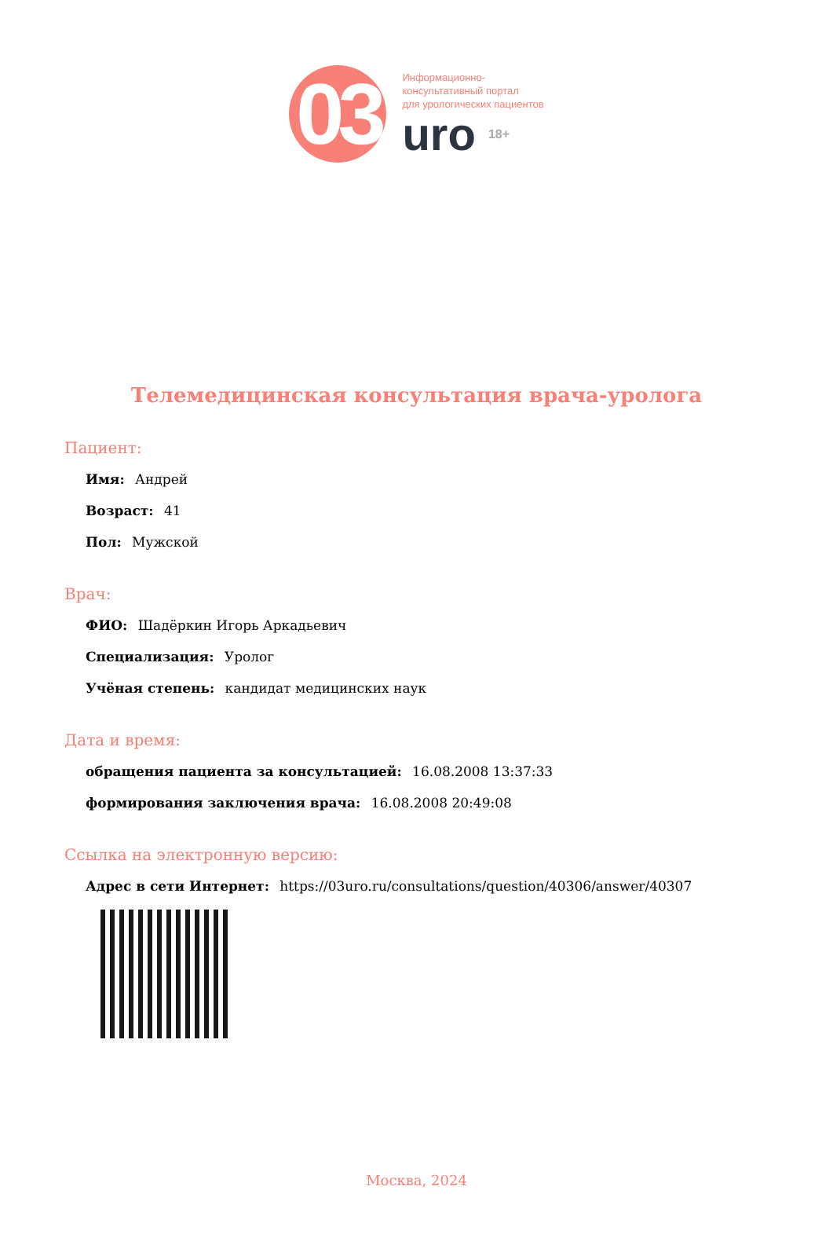03
Информационно-
консультативный портал
для урологических пациентов
uro 18+
Телемедицинская консультация врача-уролога
Пациент:
Имя: Андрей
Возраст: 41
Пол: Мужской
Врач:
ФИО: Шадёркин Игорь Аркадьевич
Специализация: Уролог
Учёная степень: кандидат медицинских наук
Дата и время:
обращения пациента за консультацией: 16.08.2008 13:37:33
формирования заключения врача: 16.08.2008 20:49:08
Ссылка на электронную версию:
Адрес в сети Интернет: https://03uro.ru/consultations/question/40306/answer/40307
Москва, 2024